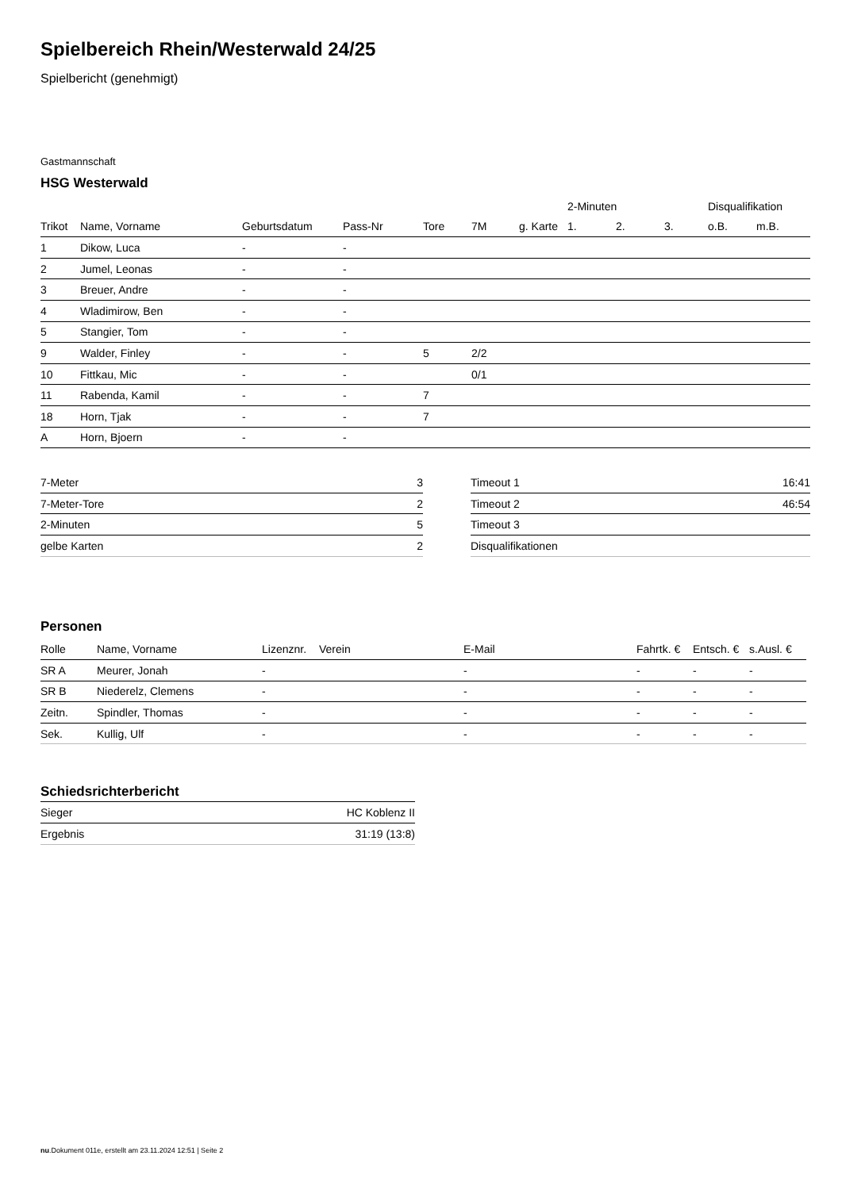Spielbereich Rhein/Westerwald 24/25
Spielbericht (genehmigt)
Gastmannschaft
HSG Westerwald
| | | | | | | | 2-Minuten | | | Disqualifikation | |
| --- | --- | --- | --- | --- | --- | --- | --- | --- | --- | --- | --- |
| Trikot | Name, Vorname | Geburtsdatum | Pass-Nr | Tore | 7M | g. Karte | 1. | 2. | 3. | o.B. | m.B. |
| 1 | Dikow, Luca | - | - | | | | | | | | |
| 2 | Jumel, Leonas | - | - | | | | | | | | |
| 3 | Breuer, Andre | - | - | | | | | | | | |
| 4 | Wladimirow, Ben | - | - | | | | | | | | |
| 5 | Stangier, Tom | - | - | | | | | | | | |
| 9 | Walder, Finley | - | - | 5 | 2/2 | | | | | | |
| 10 | Fittkau, Mic | - | - | | 0/1 | | | | | | |
| 11 | Rabenda, Kamil | - | - | 7 | | | | | | | |
| 18 | Horn, Tjak | - | - | 7 | | | | | | | |
| A | Horn, Bjoern | - | - | | | | | | | | |
| 7-Meter | 3 |
| 7-Meter-Tore | 2 |
| 2-Minuten | 5 |
| gelbe Karten | 2 |
| Timeout 1 | 16:41 |
| Timeout 2 | 46:54 |
| Timeout 3 | |
| Disqualifikationen | |
Personen
| Rolle | Name, Vorname | Lizenznr. | Verein | E-Mail | Fahrtk. € | Entsch. € | s.Ausl. € |
| --- | --- | --- | --- | --- | --- | --- | --- |
| SR A | Meurer, Jonah | - | | - | - | - | - |
| SR B | Niederelz, Clemens | - | | - | - | - | - |
| Zeitn. | Spindler, Thomas | - | | - | - | - | - |
| Sek. | Kullig, Ulf | - | | - | - | - | - |
Schiedsrichterbericht
| Sieger | HC Koblenz II |
| Ergebnis | 31:19 (13:8) |
nu.Dokument 011e, erstellt am 23.11.2024 12:51 | Seite 2